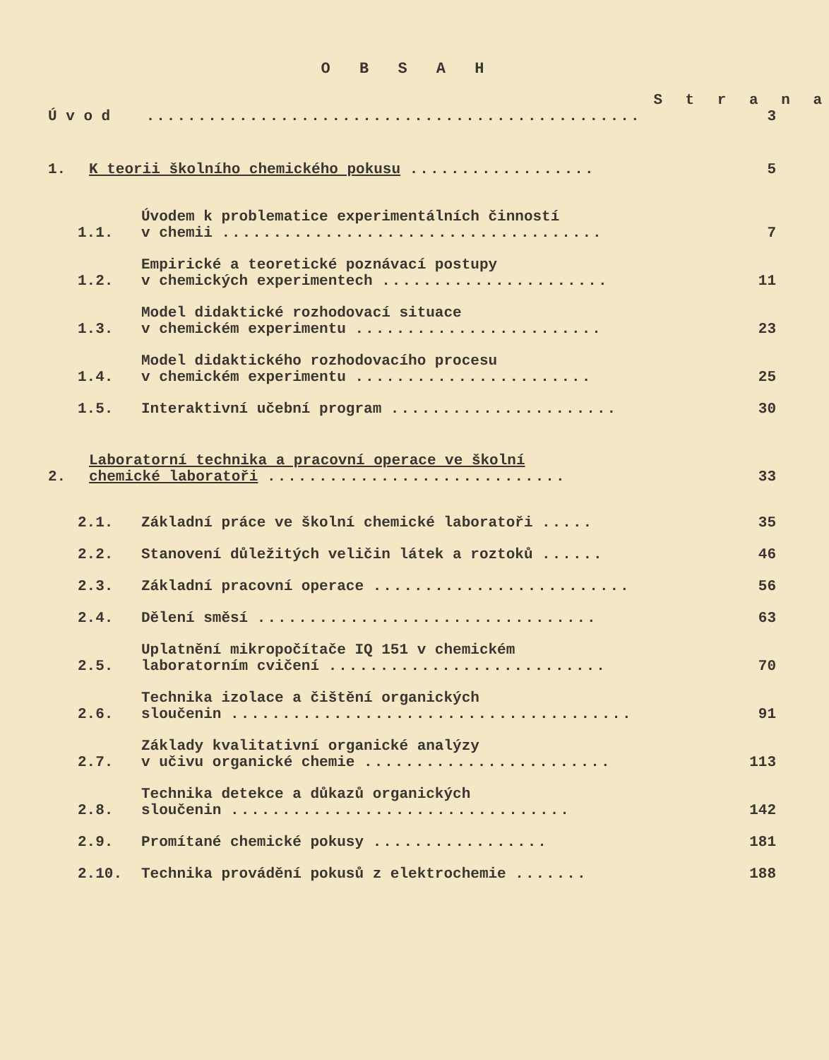O B S A H
S t r a n a
Ú v o d ................................................
3
1.
K teorii školního chemického pokusu ..................
5
1.1.
Úvodem k problematice experimentálních činností
v chemii .....................................
7
1.2.
Empirické a teoretické poznávací postupy
v chemických experimentech ......................
11
1.3.
Model didaktické rozhodovací situace
v chemickém experimentu ........................
23
1.4.
Model didaktického rozhodovacího procesu
v chemickém experimentu .......................
25
1.5.
Interaktivní učební program ......................
30
2.
Laboratorní technika a pracovní operace ve školní
chemické laboratoři .............................
33
2.1.
Základní práce ve školní chemické laboratoři .....
35
2.2.
Stanovení důležitých veličin látek a roztoků ......
46
2.3.
Základní pracovní operace .........................
56
2.4.
Dělení směsí .................................
63
2.5.
Uplatnění mikropočítače IQ 151 v chemickém
laboratorním cvičení ...........................
70
2.6.
Technika izolace a čištění organických
sloučenin .......................................
91
2.7.
Základy kvalitativní organické analýzy
v učivu organické chemie ........................
113
2.8.
Technika detekce a důkazů organických
sloučenin .................................
142
2.9.
Promítané chemické pokusy .................
181
2.10.
Technika provádění pokusů z elektrochemie .......
188